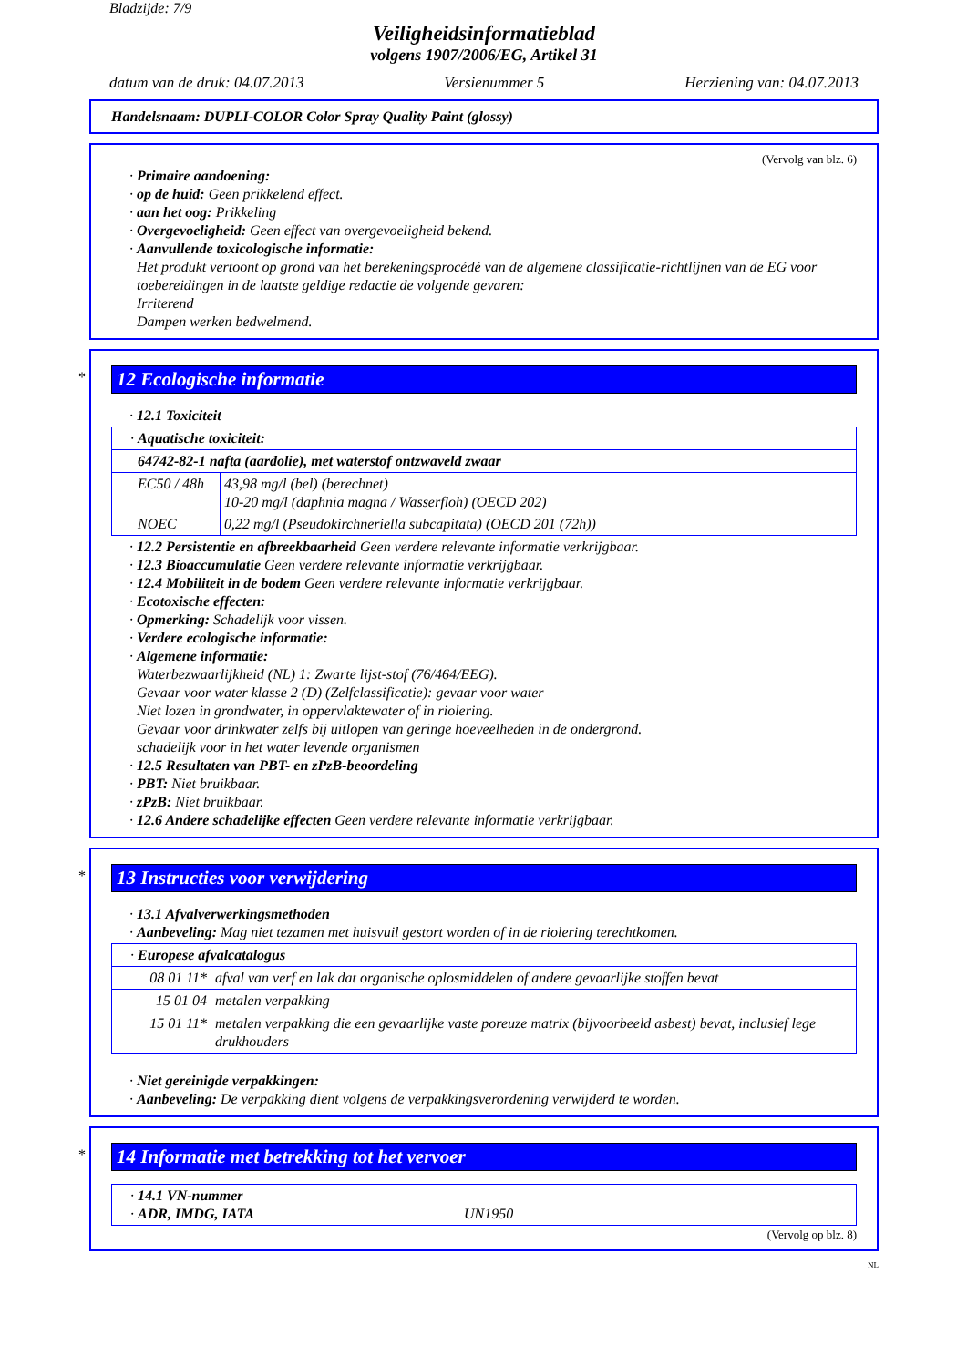Bladzijde: 7/9
Veiligheidsinformatieblad
volgens 1907/2006/EG, Artikel 31
datum van de druk: 04.07.2013 Versienummer 5 Herziening van: 04.07.2013
Handelsnaam: DUPLI-COLOR Color Spray Quality Paint (glossy)
(Vervolg van blz. 6)
· Primaire aandoening:
· op de huid: Geen prikkelend effect.
· aan het oog: Prikkeling
· Overgevoeligheid: Geen effect van overgevoeligheid bekend.
· Aanvullende toxicologische informatie:
Het produkt vertoont op grond van het berekeningsprocédé van de algemene classificatie-richtlijnen van de EG voor toebereidingen in de laatste geldige redactie de volgende gevaren:
Irriterend
Dampen werken bedwelmend.
*
12 Ecologische informatie
· 12.1 Toxiciteit
| · Aquatische toxiciteit: | |
| 64742-82-1 nafta (aardolie), met waterstof ontzwaveld zwaar | |
| EC50 / 48h | 43,98 mg/l (bel) (berechnet) 10-20 mg/l (daphnia magna / Wasserfloh) (OECD 202) |
| NOEC | 0,22 mg/l (Pseudokirchneriella subcapitata) (OECD 201 (72h)) |
· 12.2 Persistentie en afbreekbaarheid Geen verdere relevante informatie verkrijgbaar.
· 12.3 Bioaccumulatie Geen verdere relevante informatie verkrijgbaar.
· 12.4 Mobiliteit in de bodem Geen verdere relevante informatie verkrijgbaar.
· Ecotoxische effecten:
· Opmerking: Schadelijk voor vissen.
· Verdere ecologische informatie:
· Algemene informatie:
Waterbezwaarlijkheid (NL) 1: Zwarte lijst-stof (76/464/EEG).
Gevaar voor water klasse 2 (D) (Zelfclassificatie): gevaar voor water
Niet lozen in grondwater, in oppervlaktewater of in riolering.
Gevaar voor drinkwater zelfs bij uitlopen van geringe hoeveelheden in de ondergrond.
schadelijk voor in het water levende organismen
· 12.5 Resultaten van PBT- en zPzB-beoordeling
· PBT: Niet bruikbaar.
· zPzB: Niet bruikbaar.
· 12.6 Andere schadelijke effecten Geen verdere relevante informatie verkrijgbaar.
*
13 Instructies voor verwijdering
· 13.1 Afvalverwerkingsmethoden
· Aanbeveling: Mag niet tezamen met huisvuil gestort worden of in de riolering terechtkomen.
| · Europese afvalcatalogus | |
| 08 01 11* | afval van verf en lak dat organische oplosmiddelen of andere gevaarlijke stoffen bevat |
| 15 01 04 | metalen verpakking |
| 15 01 11* | metalen verpakking die een gevaarlijke vaste poreuze matrix (bijvoorbeeld asbest) bevat, inclusief lege drukhouders |
· Niet gereinigde verpakkingen:
· Aanbeveling: De verpakking dient volgens de verpakkingsverordening verwijderd te worden.
*
14 Informatie met betrekking tot het vervoer
| · 14.1 VN-nummer · ADR, IMDG, IATA UN1950 |
(Vervolg op blz. 8)
NL